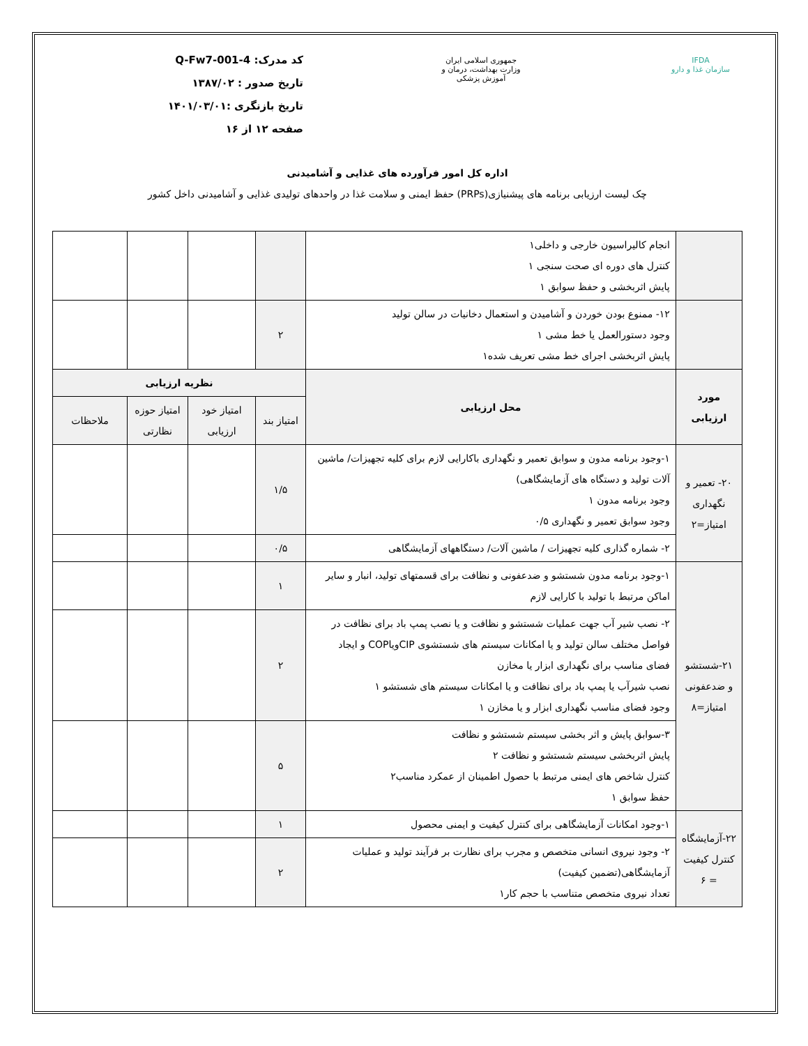IFDA
سازمان غذا و دارو
جمهوری اسلامی ایران
وزارت بهداشت، درمان و آموزش پزشکی
کد مدرک: Q-Fw7-001-4
تاریخ صدور : ۱۳۸۷/۰۲
تاریخ بازنگری :۱۴۰۱/۰۳/۰۱
صفحه ۱۲ از ۱۶
اداره کل امور فرآورده های غذایی و آشامیدنی
چک لیست ارزیابی برنامه های پیشنیازی(PRPs) حفظ ایمنی و سلامت غذا در واحدهای تولیدی غذایی و آشامیدنی داخل کشور
| | انجام کالیراسیون خارجی و داخلی۱ کنترل های دوره ای صحت سنجی ۱ پایش اثربخشی و حفظ سوابق ۱ | | | | |
| | ۱۲- ممنوع بودن خوردن و آشامیدن و استعمال دخانیات در سالن تولید وجود دستورالعمل یا خط مشی ۱ پایش اثربخشی اجرای خط مشی تعریف شده۱ | ۲ | | | |
| مورد ارزیابی | محل ارزیابی | نظریه ارزیابی | | | |
| | | امتیاز بند | امتیاز خود ارزیابی | امتیاز حوزه نظارتی | ملاحظات |
| ۲۰- تعمیر و نگهداری امتیاز=۲ | ۱-وجود برنامه مدون و سوابق تعمیر و نگهداری باکارایی لازم برای کلیه تجهیزات/ ماشین آلات تولید و دستگاه های آزمایشگاهی) وجود برنامه مدون ۱ وجود سوابق تعمیر و نگهداری ۰/۵ | ۱/۵ | | | |
| | ۲- شماره گذاری کلیه تجهیزات / ماشین آلات/ دستگاههای آزمایشگاهی | ۰/۵ | | | |
| ۲۱-شستشو و ضدعفونی امتیاز=۸ | ۱-وجود برنامه مدون شستشو و ضدعفونی و نظافت برای قسمتهای تولید، انبار و سایر اماکن مرتبط با تولید با کارایی لازم | ۱ | | | |
| | ۲- نصب شیر آب جهت عملیات شستشو و نظافت و یا نصب پمپ باد برای نظافت در فواصل مختلف سالن تولید و یا امکانات سیستم های شستشوی CIPویاCOP و ایجاد فضای مناسب برای نگهداری ابزار یا مخازن نصب شیرآب یا پمپ باد برای نظافت و یا امکانات سیستم های شستشو ۱ وجود فضای مناسب نگهداری ابزار و یا مخازن ۱ | ۲ | | | |
| | ۳-سوابق پایش و اثر بخشی سیستم شستشو و نظافت پایش اثربخشی سیستم شستشو و نظافت ۲ کنترل شاخص های ایمنی مرتبط با حصول اطمینان از عمکرد مناسب۲ حفظ سوابق ۱ | ۵ | | | |
| ۲۲-آزمایشگاه کنترل کیفیت = ۶ | ۱-وجود امکانات آزمایشگاهی برای کنترل کیفیت و ایمنی محصول | ۱ | | | |
| | ۲- وجود نیروی انسانی متخصص و مجرب برای نظارت بر فرآیند تولید و عملیات آزمایشگاهی(تضمین کیفیت) تعداد نیروی متخصص متناسب با حجم کار۱ | ۲ | | | |